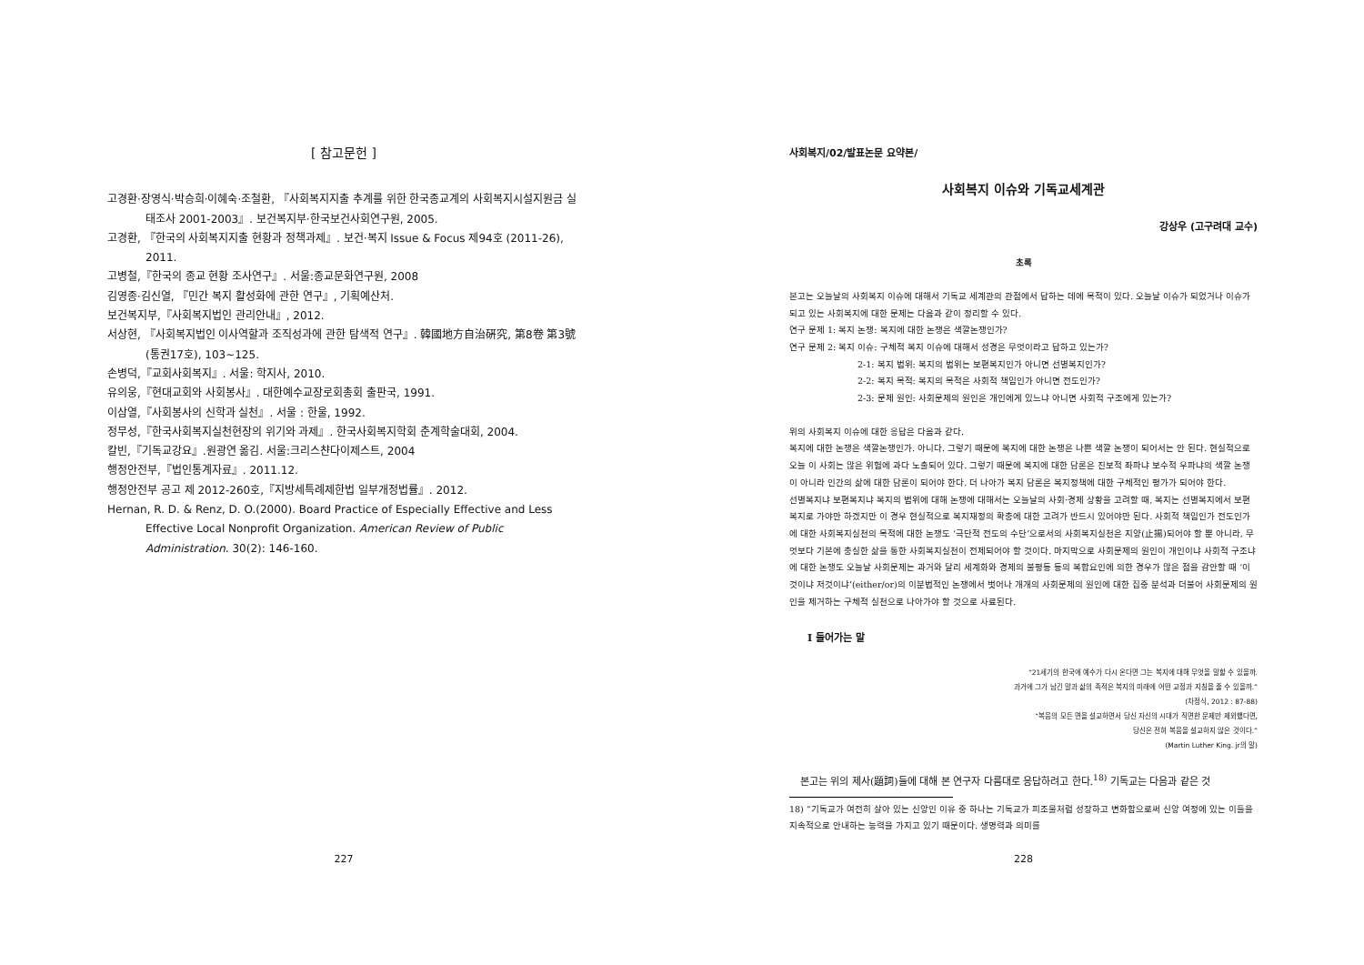[ 참고문헌 ]
고경환·장영식·박승희·이혜숙·조철환, 『사회복지지출 추계를 위한 한국종교계의 사회복지시설지원금 실태조사 2001-2003』. 보건복지부·한국보건사회연구원, 2005.
고경환, 『한국의 사회복지지출 현황과 정책과제』. 보건·복지 Issue & Focus 제94호 (2011-26), 2011.
고병철,『한국의 종교 현황 조사연구』. 서울:종교문화연구원, 2008
김영종·김신열, 『민간 복지 활성화에 관한 연구』, 기획예산처.
보건복지부,『사회복지법인 관리안내』, 2012.
서상현, 『사회복지법인 이사역할과 조직성과에 관한 탐색적 연구』. 韓國地方自治硏究, 第8卷 第3號(통권17호), 103~125.
손병덕,『교회사회복지』. 서울: 학지사, 2010.
유의웅,『현대교회와 사회봉사』. 대한예수교장로회총회 출판국, 1991.
이삼열,『사회봉사의 신학과 실천』. 서울 : 한울, 1992.
정무성,『한국사회복지실천현장의 위기와 과제』. 한국사회복지학회 춘계학술대회, 2004.
칼빈,『기독교강요』.원광연 옮김. 서울:크리스챤다이제스트, 2004
행정안전부,『법인통계자료』. 2011.12.
행정안전부 공고 제 2012-260호,『지방세특례제한법 일부개정법률』. 2012.
Hernan, R. D. & Renz, D. O.(2000). Board Practice of Especially Effective and Less Effective Local Nonprofit Organization. American Review of Public Administration. 30(2): 146-160.
227
사회복지/02/발표논문 요약본/
사회복지 이슈와 기독교세계관
강상우 (고구려대 교수)
초록
본고는 오늘날의 사회복지 이슈에 대해서 기독교 세계관의 관점에서 답하는 데에 목적이 있다. 오늘날 이슈가 되었거나 이슈가 되고 있는 사회복지에 대한 문제는 다음과 같이 정리할 수 있다.
연구 문제 1: 복지 논쟁: 복지에 대한 논쟁은 색깔논쟁인가?
연구 문제 2: 복지 이슈: 구체적 복지 이슈에 대해서 성경은 무엇이라고 답하고 있는가?
2-1: 복지 범위: 복지의 범위는 보편복지인가 아니면 선별복지인가?
2-2: 복지 목적: 복지의 목적은 사회적 책임인가 아니면 전도인가?
2-3: 문제 원인: 사회문제의 원인은 개인에게 있느냐 아니면 사회적 구조에게 있는가?
위의 사회복지 이슈에 대한 응답은 다음과 같다.
복지에 대한 논쟁은 색깔논쟁인가. 아니다. 그렇기 때문에 복지에 대한 논쟁은 나쁜 색깔 논쟁이 되어서는 안 된다. 현실적으로 오늘 이 사회는 많은 위험에 과다 노출되어 있다. 그렇기 때문에 복지에 대한 담론은 진보적 좌파냐 보수적 우파냐의 색깔 논쟁이 아니라 인간의 삶에 대한 담론이 되어야 한다. 더 나아가 복지 담론은 복지정책에 대한 구체적인 평가가 되어야 한다.
선별복지냐 보편복지냐 복지의 범위에 대해 논쟁에 대해서는 오늘날의 사회·경제 상황을 고려할 때, 복지는 선별복지에서 보편복지로 가야만 하겠지만 이 경우 현실적으로 복지재정의 확충에 대한 고려가 반드시 있어야만 된다. 사회적 책임인가 전도인가에 대한 사회복지실천의 목적에 대한 논쟁도 ‘극단적 전도의 수단’으로서의 사회복지실천은 지양(止揚)되어야 할 뿐 아니라, 무엇보다 기본에 충실한 삶을 통한 사회복지실천이 전제되어야 할 것이다. 마지막으로 사회문제의 원인이 개인이냐 사회적 구조냐에 대한 논쟁도 오늘날 사회문제는 과거와 달리 세계화와 경제의 불평등 등의 복합요인에 의한 경우가 많은 점을 감안할 때 ‘이것이냐 저것이냐’(either/or)의 이분법적인 논쟁에서 벗어나 개개의 사회문제의 원인에 대한 집중 분석과 더불어 사회문제의 원인을 제거하는 구체적 실천으로 나아가야 할 것으로 사료된다.
Ⅰ 들어가는 말
“21세기의 한국에 예수가 다시 온다면 그는 복지에 대해 무엇을 말할 수 있을까.
과거에 그가 남긴 말과 삶의 족적은 복지의 미래에 어떤 교정과 지침을 줄 수 있을까.”
(차정식, 2012 : 87-88)
“복음의 모든 면을 설교하면서 당신 자신의 시대가 직면한 문제만 제외했다면,
당신은 전혀 복음을 설교하지 않은 것이다.”
(Martin Luther King. jr의 말)
본고는 위의 제사(題詞)들에 대해 본 연구자 다름대로 응답하려고 한다.<sup>18)</sup> 기독교는 다음과 같은 것
18) “기독교가 여전히 살아 있는 신앙인 이유 중 하나는 기독교가 피조물처럼 성장하고 변화함으로써 신앙 여정에 있는 이들을 지속적으로 안내하는 능력을 가지고 있기 때문이다. 생명력과 의미를
228